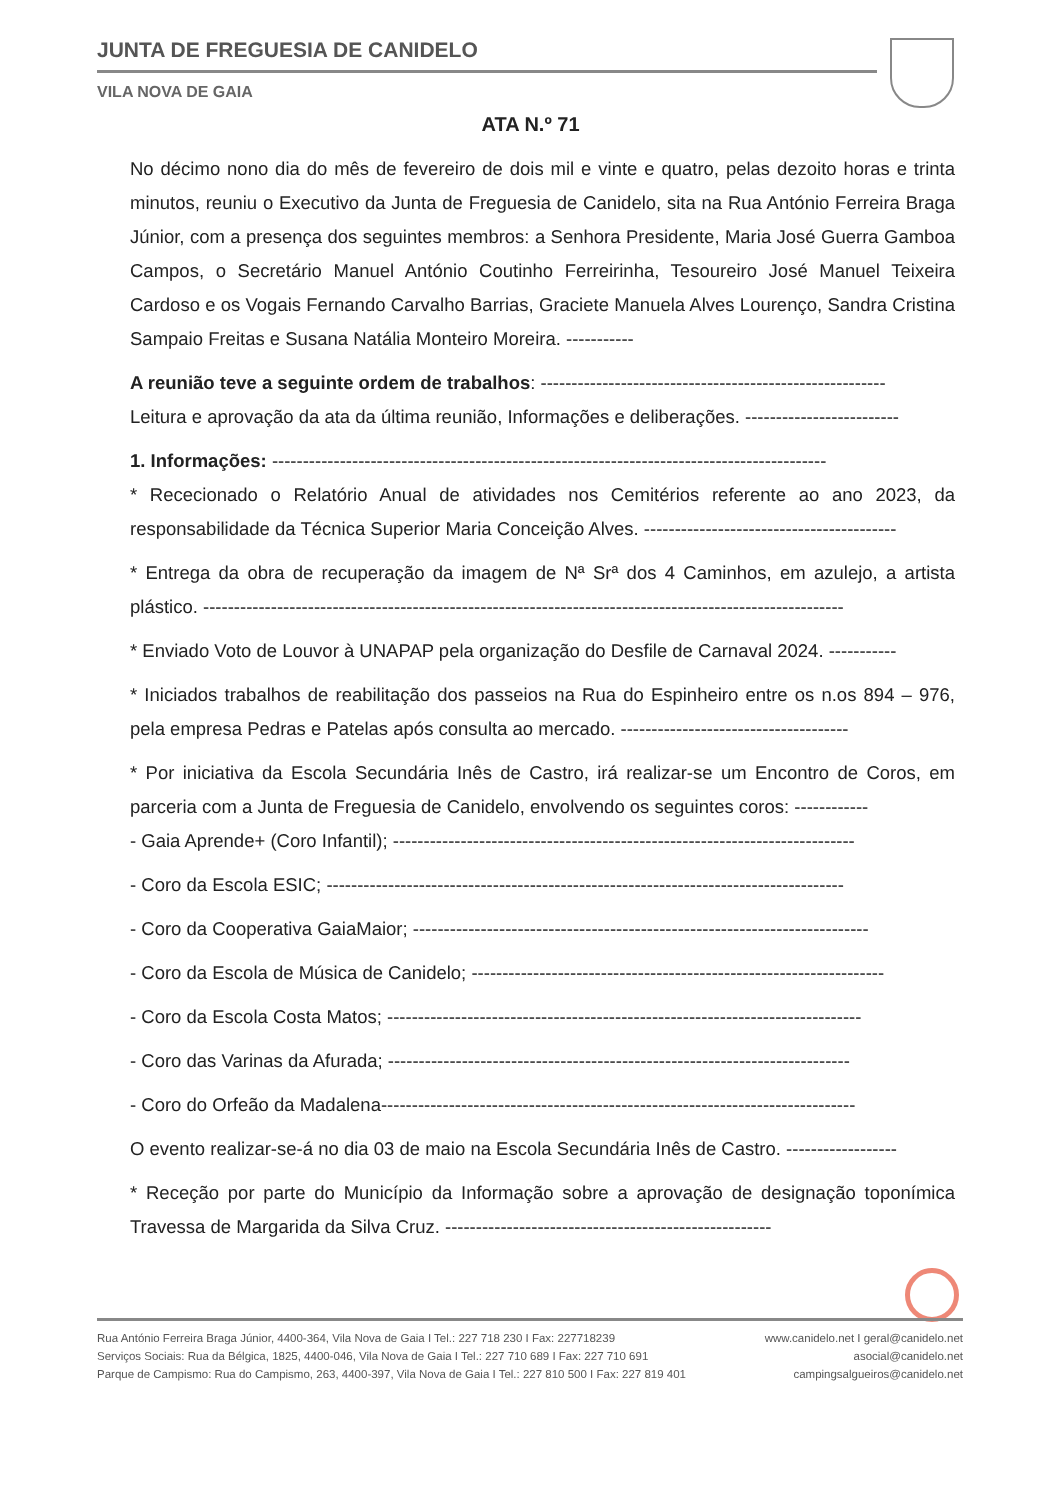JUNTA DE FREGUESIA DE CANIDELO
VILA NOVA DE GAIA
ATA N.º 71
No décimo nono dia do mês de fevereiro de dois mil e vinte e quatro, pelas dezoito horas e trinta minutos, reuniu o Executivo da Junta de Freguesia de Canidelo, sita na Rua António Ferreira Braga Júnior, com a presença dos seguintes membros: a Senhora Presidente, Maria José Guerra Gamboa Campos, o Secretário Manuel António Coutinho Ferreirinha, Tesoureiro José Manuel Teixeira Cardoso e os Vogais Fernando Carvalho Barrias, Graciete Manuela Alves Lourenço, Sandra Cristina Sampaio Freitas e Susana Natália Monteiro Moreira. -----------
A reunião teve a seguinte ordem de trabalhos: --------------------------------------------------------
Leitura e aprovação da ata da última reunião, Informações e deliberações. -------------------------
1. Informações: ------------------------------------------------------------------------------------------
* Rececionado o Relatório Anual de atividades nos Cemitérios referente ao ano 2023, da responsabilidade da Técnica Superior Maria Conceição Alves. -----------------------------------------
* Entrega da obra de recuperação da imagem de Nª Srª dos 4 Caminhos, em azulejo, a artista plástico. --------------------------------------------------------------------------------------------------------
* Enviado Voto de Louvor à UNAPAP pela organização do Desfile de Carnaval 2024. -----------
* Iniciados trabalhos de reabilitação dos passeios na Rua do Espinheiro entre os n.os 894 – 976, pela empresa Pedras e Patelas após consulta ao mercado. -------------------------------------
* Por iniciativa da Escola Secundária Inês de Castro, irá realizar-se um Encontro de Coros, em parceria com a Junta de Freguesia de Canidelo, envolvendo os seguintes coros: ------------
- Gaia Aprende+ (Coro Infantil); ---------------------------------------------------------------------------
- Coro da Escola ESIC; ------------------------------------------------------------------------------------
- Coro da Cooperativa GaiaMaior; --------------------------------------------------------------------------
- Coro da Escola de Música de Canidelo; -------------------------------------------------------------------
- Coro da Escola Costa Matos; -----------------------------------------------------------------------------
- Coro das Varinas da Afurada; ---------------------------------------------------------------------------
- Coro do Orfeão da Madalena-----------------------------------------------------------------------------
O evento realizar-se-á no dia 03 de maio na Escola Secundária Inês de Castro. ------------------
* Receção por parte do Município da Informação sobre a aprovação de designação toponímica Travessa de Margarida da Silva Cruz. -----------------------------------------------------
Rua António Ferreira Braga Júnior, 4400-364, Vila Nova de Gaia I Tel.: 227 718 230 I Fax: 227718239 www.canidelo.net I geral@canidelo.net
Serviços Sociais: Rua da Bélgica, 1825, 4400-046, Vila Nova de Gaia I Tel.: 227 710 689 I Fax: 227 710 691 asocial@canidelo.net
Parque de Campismo: Rua do Campismo, 263, 4400-397, Vila Nova de Gaia I Tel.: 227 810 500 I Fax: 227 819 401 campingsalgueiros@canidelo.net